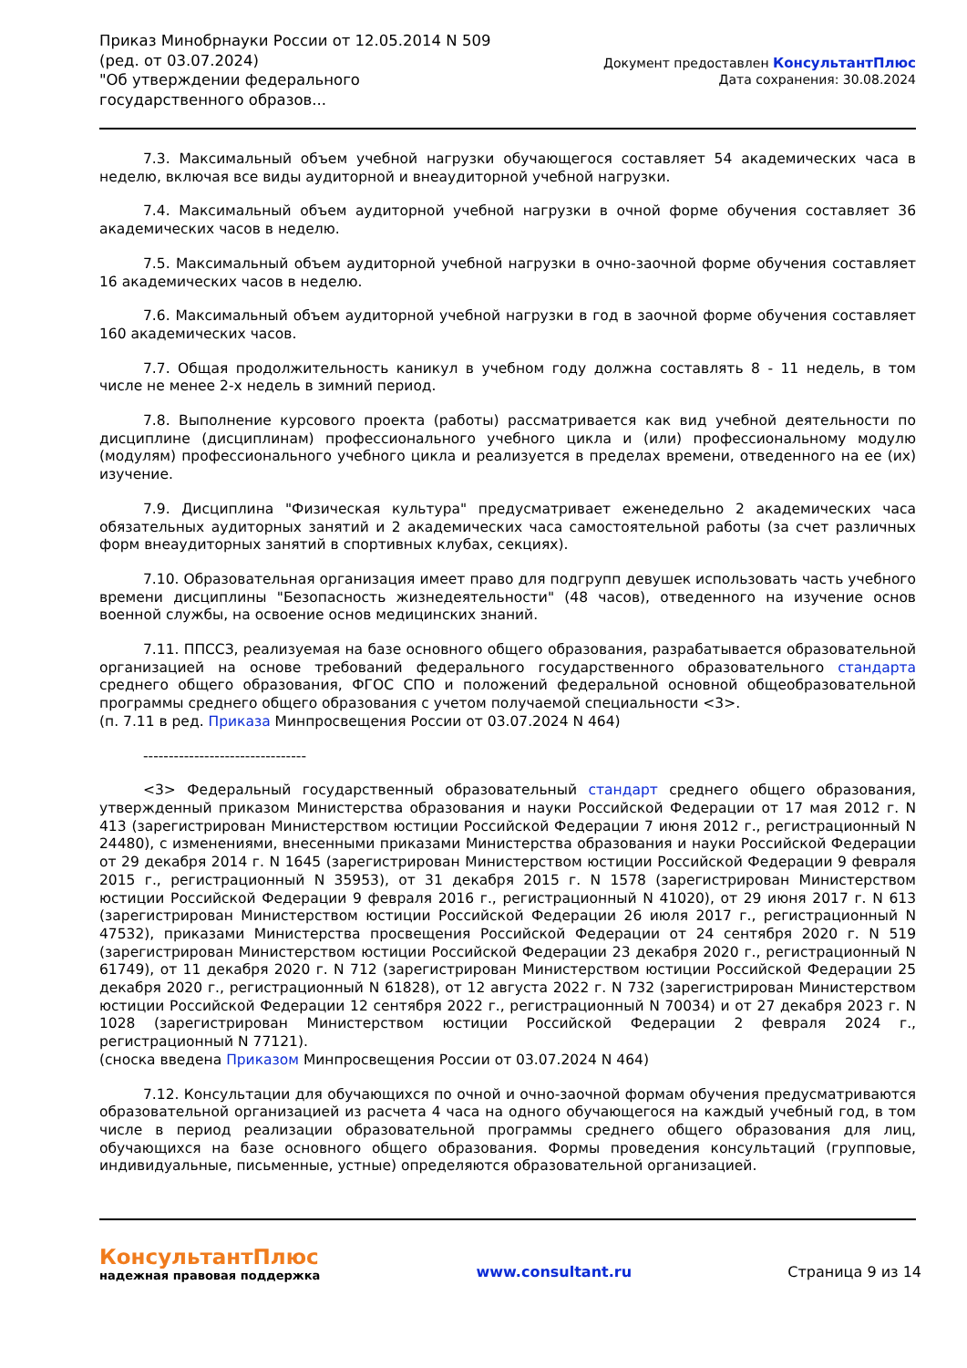Приказ Минобрнауки России от 12.05.2014 N 509
(ред. от 03.07.2024)
"Об утверждении федерального государственного образов...
Документ предоставлен КонсультантПлюс
Дата сохранения: 30.08.2024
7.3. Максимальный объем учебной нагрузки обучающегося составляет 54 академических часа в неделю, включая все виды аудиторной и внеаудиторной учебной нагрузки.
7.4. Максимальный объем аудиторной учебной нагрузки в очной форме обучения составляет 36 академических часов в неделю.
7.5. Максимальный объем аудиторной учебной нагрузки в очно-заочной форме обучения составляет 16 академических часов в неделю.
7.6. Максимальный объем аудиторной учебной нагрузки в год в заочной форме обучения составляет 160 академических часов.
7.7. Общая продолжительность каникул в учебном году должна составлять 8 - 11 недель, в том числе не менее 2-х недель в зимний период.
7.8. Выполнение курсового проекта (работы) рассматривается как вид учебной деятельности по дисциплине (дисциплинам) профессионального учебного цикла и (или) профессиональному модулю (модулям) профессионального учебного цикла и реализуется в пределах времени, отведенного на ее (их) изучение.
7.9. Дисциплина "Физическая культура" предусматривает еженедельно 2 академических часа обязательных аудиторных занятий и 2 академических часа самостоятельной работы (за счет различных форм внеаудиторных занятий в спортивных клубах, секциях).
7.10. Образовательная организация имеет право для подгрупп девушек использовать часть учебного времени дисциплины "Безопасность жизнедеятельности" (48 часов), отведенного на изучение основ военной службы, на освоение основ медицинских знаний.
7.11. ППССЗ, реализуемая на базе основного общего образования, разрабатывается образовательной организацией на основе требований федерального государственного образовательного стандарта среднего общего образования, ФГОС СПО и положений федеральной основной общеобразовательной программы среднего общего образования с учетом получаемой специальности <3>.
(п. 7.11 в ред. Приказа Минпросвещения России от 03.07.2024 N 464)
--------------------------------
<3> Федеральный государственный образовательный стандарт среднего общего образования, утвержденный приказом Министерства образования и науки Российской Федерации от 17 мая 2012 г. N 413 (зарегистрирован Министерством юстиции Российской Федерации 7 июня 2012 г., регистрационный N 24480), с изменениями, внесенными приказами Министерства образования и науки Российской Федерации от 29 декабря 2014 г. N 1645 (зарегистрирован Министерством юстиции Российской Федерации 9 февраля 2015 г., регистрационный N 35953), от 31 декабря 2015 г. N 1578 (зарегистрирован Министерством юстиции Российской Федерации 9 февраля 2016 г., регистрационный N 41020), от 29 июня 2017 г. N 613 (зарегистрирован Министерством юстиции Российской Федерации 26 июля 2017 г., регистрационный N 47532), приказами Министерства просвещения Российской Федерации от 24 сентября 2020 г. N 519 (зарегистрирован Министерством юстиции Российской Федерации 23 декабря 2020 г., регистрационный N 61749), от 11 декабря 2020 г. N 712 (зарегистрирован Министерством юстиции Российской Федерации 25 декабря 2020 г., регистрационный N 61828), от 12 августа 2022 г. N 732 (зарегистрирован Министерством юстиции Российской Федерации 12 сентября 2022 г., регистрационный N 70034) и от 27 декабря 2023 г. N 1028 (зарегистрирован Министерством юстиции Российской Федерации 2 февраля 2024 г., регистрационный N 77121).
(сноска введена Приказом Минпросвещения России от 03.07.2024 N 464)
7.12. Консультации для обучающихся по очной и очно-заочной формам обучения предусматриваются образовательной организацией из расчета 4 часа на одного обучающегося на каждый учебный год, в том числе в период реализации образовательной программы среднего общего образования для лиц, обучающихся на базе основного общего образования. Формы проведения консультаций (групповые, индивидуальные, письменные, устные) определяются образовательной организацией.
КонсультантПлюс
надежная правовая поддержка
www.consultant.ru Страница 9 из 14